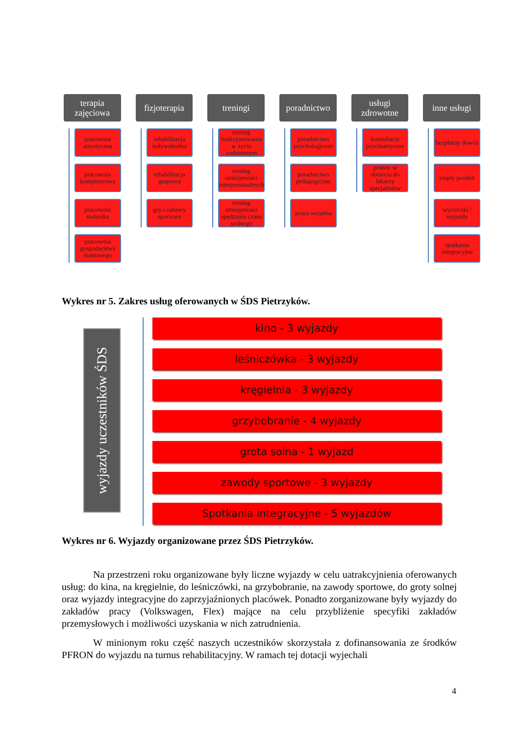terapia zajęciowa
pracownia artystyczna
pracownia komputerowa
pracownia stolarska
pracownia gospodarstwa domowego
fizjoterapia
rehabilitacja indywidualna
rehabilitacja grupowa
gry i zabawy sportowe
treningi
trening funkcjonowania w życiu codziennym
trening umiejętności interpersonalnych
trening umiejętności spędzania czasu wolnego
poradnictwo
poradnictwo psychologiczne
poradnictwo pedagogiczne
praca socjalna
usługi zdrowotne
konsultacje psychiatryczne
pomoc w dotarciu do lekarzy specjalistów
inne usługi
bezpłatny dowóz
ciepły posiłek
wycieczki / wyjazdy
spotkania integracyjne
Wykres nr 5. Zakres usług oferowanych w ŚDS Pietrzyków.
wyjazdy uczestników ŚDS
kino - 3 wyjazdy
leśniczówka - 3 wyjazdy
kręgielnia - 3 wyjazdy
grzybobranie - 4 wyjazdy
grota solna - 1 wyjazd
zawody sportowe - 3 wyjazdy
Spotkania integracyjne - 5 wyjazdów
Wykres nr 6. Wyjazdy organizowane przez ŚDS Pietrzyków.
Na przestrzeni roku organizowane były liczne wyjazdy w celu uatrakcyjnienia oferowanych usług: do kina, na kręgielnie, do leśniczówki, na grzybobranie, na zawody sportowe, do groty solnej oraz wyjazdy integracyjne do zaprzyjaźnionych placówek. Ponadto zorganizowane były wyjazdy do zakładów pracy (Volkswagen, Flex) mające na celu przybliżenie specyfiki zakładów przemysłowych i możliwości uzyskania w nich zatrudnienia.
W minionym roku część naszych uczestników skorzystała z dofinansowania ze środków PFRON do wyjazdu na turnus rehabilitacyjny. W ramach tej dotacji wyjechali
4